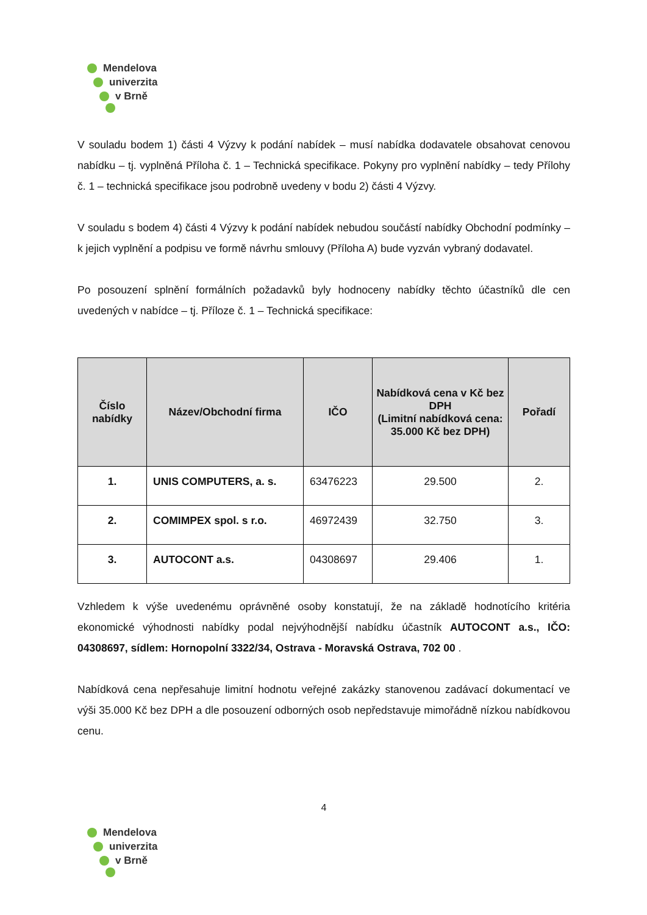Mendelova
univerzita
v Brně
V souladu bodem 1) části 4 Výzvy k podání nabídek – musí nabídka dodavatele obsahovat cenovou nabídku – tj. vyplněná Příloha č. 1 – Technická specifikace. Pokyny pro vyplnění nabídky – tedy Přílohy č. 1 – technická specifikace jsou podrobně uvedeny v bodu 2) části 4 Výzvy.
V souladu s bodem 4) části 4 Výzvy k podání nabídek nebudou součástí nabídky Obchodní podmínky – k jejich vyplnění a podpisu ve formě návrhu smlouvy (Příloha A) bude vyzván vybraný dodavatel.
Po posouzení splnění formálních požadavků byly hodnoceny nabídky těchto účastníků dle cen uvedených v nabídce – tj. Příloze č. 1 – Technická specifikace:
| Číslo nabídky | Název/Obchodní firma | IČO | Nabídková cena v Kč bez DPH (Limitní nabídková cena: 35.000 Kč bez DPH) | Pořadí |
| --- | --- | --- | --- | --- |
| 1. | UNIS COMPUTERS, a. s. | 63476223 | 29.500 | 2. |
| 2. | COMIMPEX spol. s r.o. | 46972439 | 32.750 | 3. |
| 3. | AUTOCONT a.s. | 04308697 | 29.406 | 1. |
Vzhledem k výše uvedenému oprávněné osoby konstatují, že na základě hodnotícího kritéria ekonomické výhodnosti nabídky podal nejvýhodnější nabídku účastník AUTOCONT a.s., IČO: 04308697, sídlem: Hornopolní 3322/34, Ostrava - Moravská Ostrava, 702 00 .
Nabídková cena nepřesahuje limitní hodnotu veřejné zakázky stanovenou zadávací dokumentací ve výši 35.000 Kč bez DPH a dle posouzení odborných osob nepředstavuje mimořádně nízkou nabídkovou cenu.
4
Mendelova
univerzita
v Brně